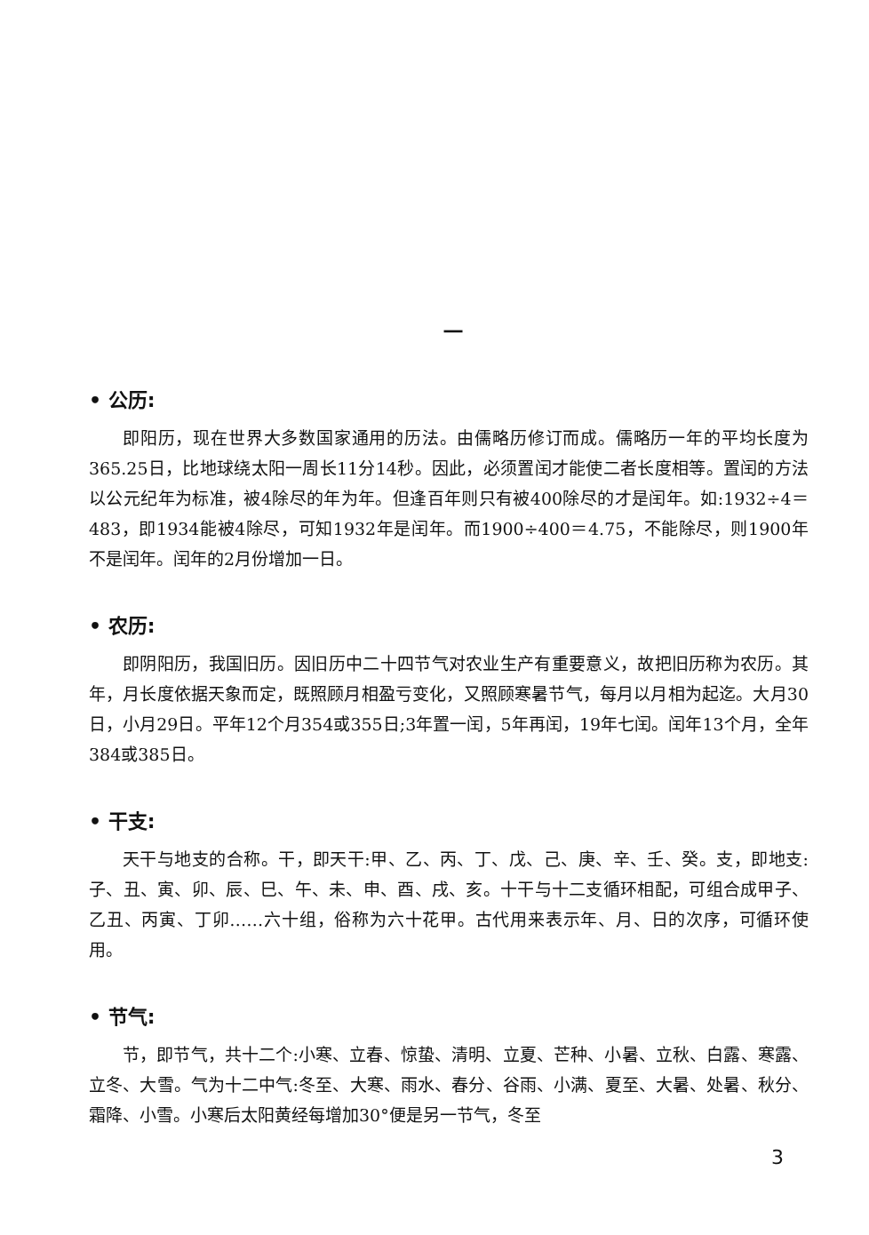一
• 公历:
即阳历，现在世界大多数国家通用的历法。由儒略历修订而成。儒略历一年的平均长度为365.25日，比地球绕太阳一周长11分14秒。因此，必须置闰才能使二者长度相等。置闰的方法以公元纪年为标准，被4除尽的年为年。但逢百年则只有被400除尽的才是闰年。如:1932÷4＝483，即1934能被4除尽，可知1932年是闰年。而1900÷400＝4.75，不能除尽，则1900年不是闰年。闰年的2月份增加一日。
• 农历:
即阴阳历，我国旧历。因旧历中二十四节气对农业生产有重要意义，故把旧历称为农历。其年，月长度依据天象而定，既照顾月相盈亏变化，又照顾寒暑节气，每月以月相为起迄。大月30日，小月29日。平年12个月354或355日;3年置一闰，5年再闰，19年七闰。闰年13个月，全年384或385日。
• 干支:
天干与地支的合称。干，即天干:甲、乙、丙、丁、戊、己、庚、辛、壬、癸。支，即地支:子、丑、寅、卯、辰、巳、午、未、申、酉、戌、亥。十干与十二支循环相配，可组合成甲子、乙丑、丙寅、丁卯……六十组，俗称为六十花甲。古代用来表示年、月、日的次序，可循环使用。
• 节气:
节，即节气，共十二个:小寒、立春、惊蛰、清明、立夏、芒种、小暑、立秋、白露、寒露、立冬、大雪。气为十二中气:冬至、大寒、雨水、春分、谷雨、小满、夏至、大暑、处暑、秋分、霜降、小雪。小寒后太阳黄经每增加30°便是另一节气，冬至
3